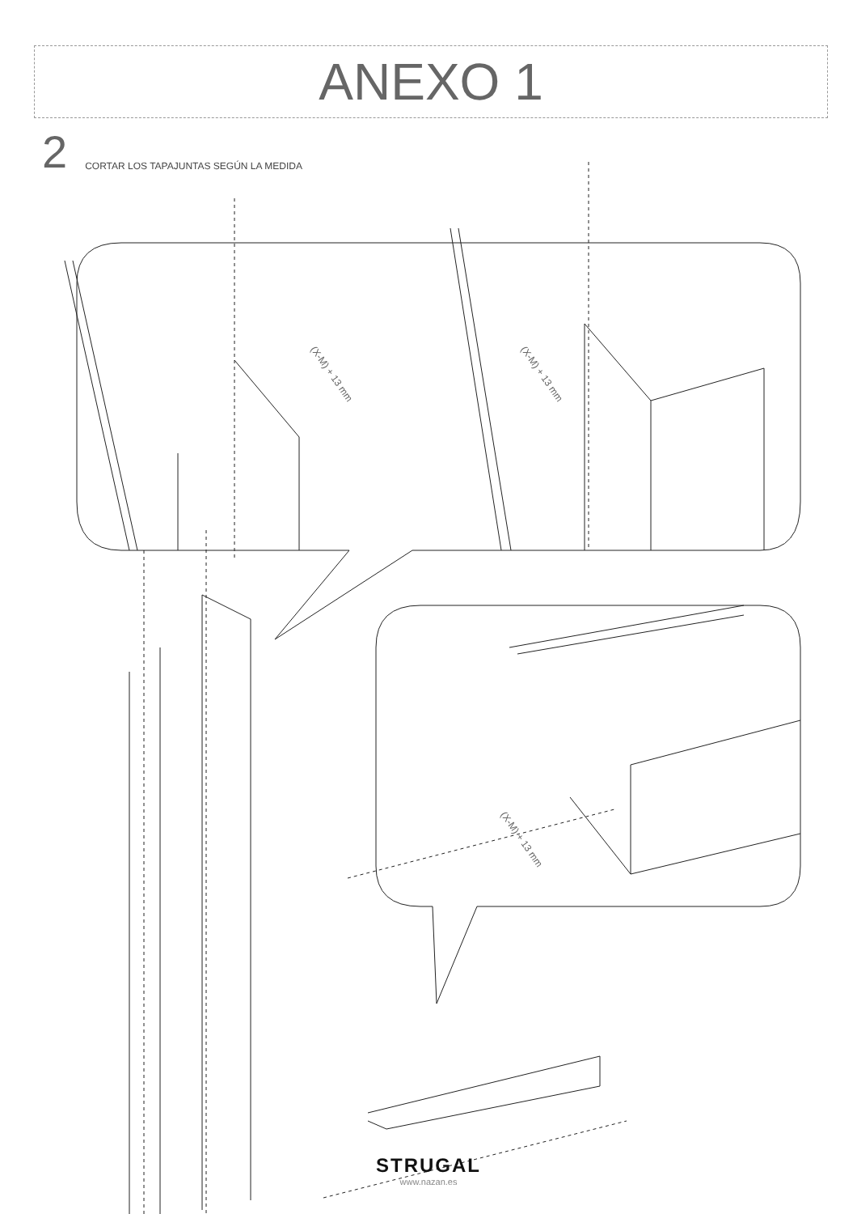ANEXO 1
2 CORTAR LOS TAPAJUNTAS SEGÚN LA MEDIDA
(X-M) + 13 mm (X-M) + 13 mm
(X-M) + 13 mm
STRUGAL
www.nazan.es